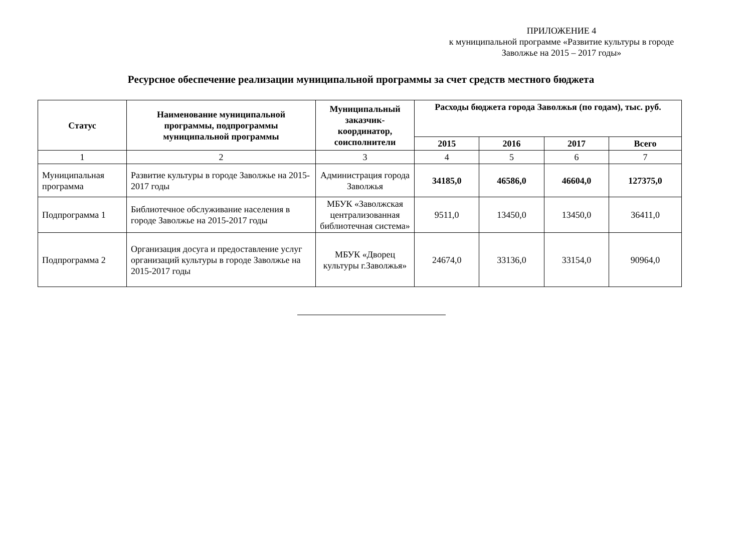ПРИЛОЖЕНИЕ 4
к муниципальной программе «Развитие культуры в городе Заволжье на 2015 – 2017 годы»
Ресурсное обеспечение реализации муниципальной программы за счет средств местного бюджета
| Статус | Наименование муниципальной программы, подпрограммы муниципальной программы | Муниципальный заказчик-координатор, соисполнители | Расходы бюджета города Заволжья (по годам), тыс. руб. | | | |
| --- | --- | --- | --- | --- | --- | --- |
| | | | 2015 | 2016 | 2017 | Всего |
| 1 | 2 | 3 | 4 | 5 | 6 | 7 |
| Муниципальная программа | Развитие культуры в городе Заволжье на 2015-2017 годы | Администрация города Заволжья | 34185,0 | 46586,0 | 46604,0 | 127375,0 |
| Подпрограмма 1 | Библиотечное обслуживание населения в городе Заволжье на 2015-2017 годы | МБУК «Заволжская централизованная библиотечная система» | 9511,0 | 13450,0 | 13450,0 | 36411,0 |
| Подпрограмма 2 | Организация досуга и предоставление услуг организаций культуры в городе Заволжье на 2015-2017 годы | МБУК «Дворец культуры г.Заволжья» | 24674,0 | 33136,0 | 33154,0 | 90964,0 |